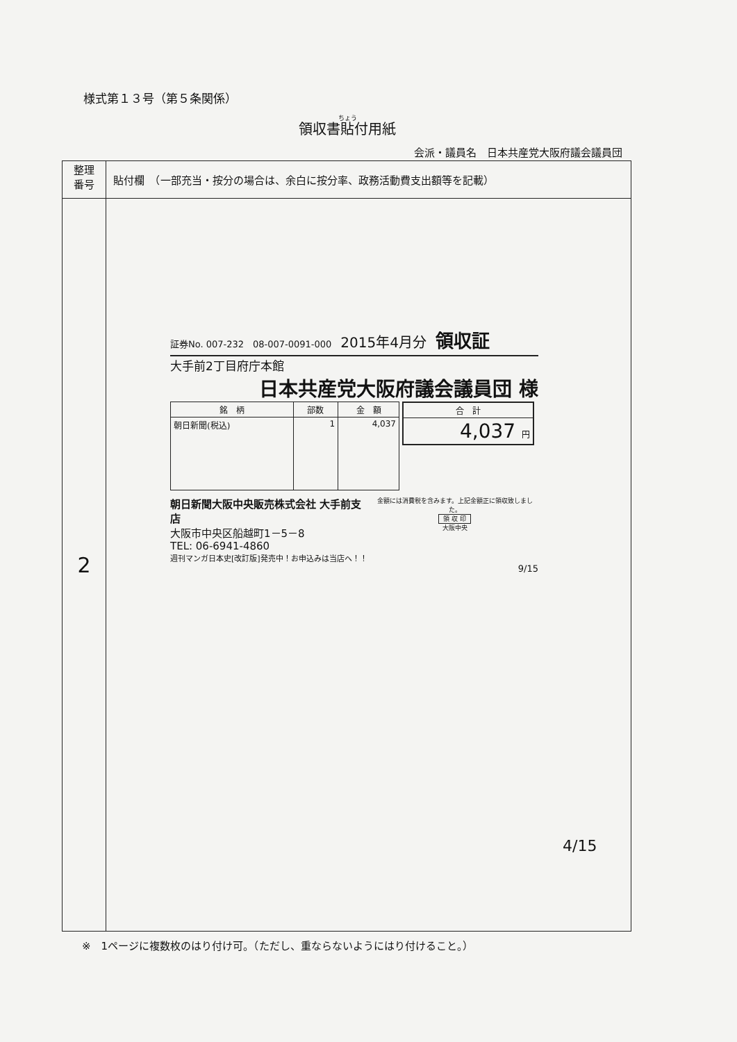様式第１３号（第５条関係）
領収書貼付用紙
会派・議員名　日本共産党大阪府議会議員団
| 整理 番号 | 貼付欄 （一部充当・按分の場合は、余白に按分率、政務活動費支出額等を記載） |
| 2 | |
証券No. 007-232　08-007-0091-000　2015年4月分　領収証
大手前2丁目府庁本館
日本共産党大阪府議会議員団 様
| 銘 柄 | 部数 | 金 額 |
| --- | --- | --- |
| 朝日新聞(税込) | 1 | 4,037 |
| 合 計 |
| --- |
| 4,037 円 |
朝日新聞大阪中央販売株式会社 大手前支店
大阪市中央区船越町1－5－8
TEL: 06-6941-4860
週刊マンガ日本史[改訂版]発売中！お申込みは当店へ！！
金額には消費税を含みます。上記金額正に領収致しました。
領 収 印
大阪中央
9/15
4/15
※　1ページに複数枚のはり付け可。（ただし、重ならないようにはり付けること。）